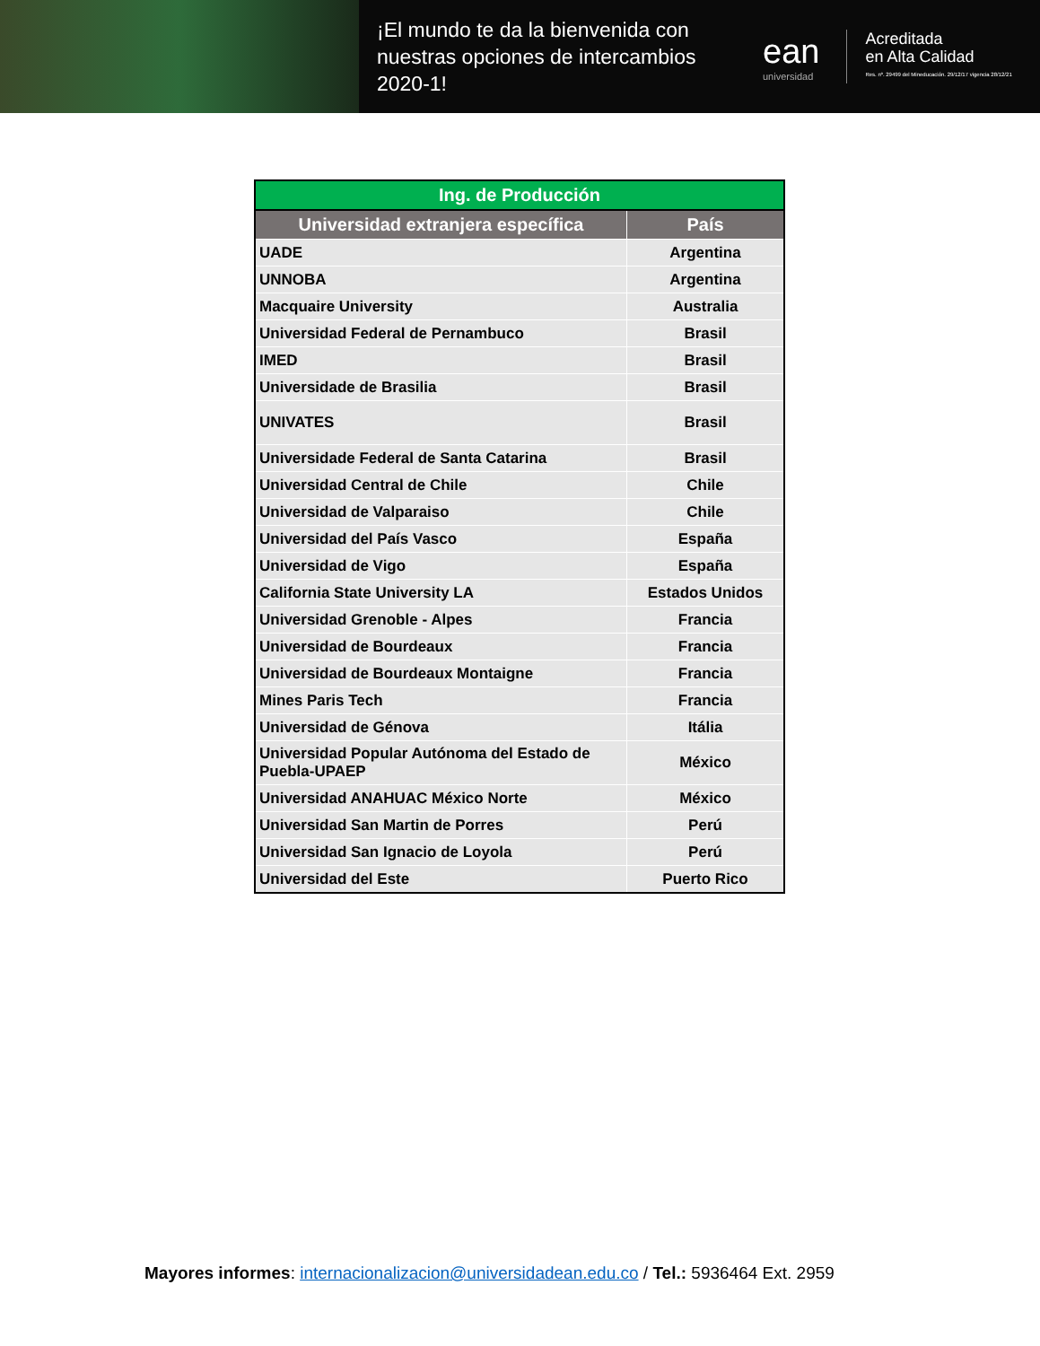¡El mundo te da la bienvenida con nuestras opciones de intercambios 2020-1!
ean
universidad
Acreditada
en Alta Calidad
Res. nº. 29499 del Mineducación. 29/12/17 vigencia 28/12/21
| Ing. de Producción | |
| --- | --- |
| Universidad extranjera específica | País |
| UADE | Argentina |
| UNNOBA | Argentina |
| Macquaire University | Australia |
| Universidad Federal de Pernambuco | Brasil |
| IMED | Brasil |
| Universidade de Brasilia | Brasil |
| UNIVATES | Brasil |
| Universidade Federal de Santa Catarina | Brasil |
| Universidad Central de Chile | Chile |
| Universidad de Valparaiso | Chile |
| Universidad del País Vasco | España |
| Universidad de Vigo | España |
| California State University LA | Estados Unidos |
| Universidad Grenoble - Alpes | Francia |
| Universidad de Bourdeaux | Francia |
| Universidad de Bourdeaux Montaigne | Francia |
| Mines Paris Tech | Francia |
| Universidad de Génova | Itália |
| Universidad Popular Autónoma del Estado de Puebla-UPAEP | México |
| Universidad ANAHUAC México Norte | México |
| Universidad San Martin de Porres | Perú |
| Universidad San Ignacio de Loyola | Perú |
| Universidad del Este | Puerto Rico |
Mayores informes: internacionalizacion@universidadean.edu.co / Tel.: 5936464 Ext. 2959